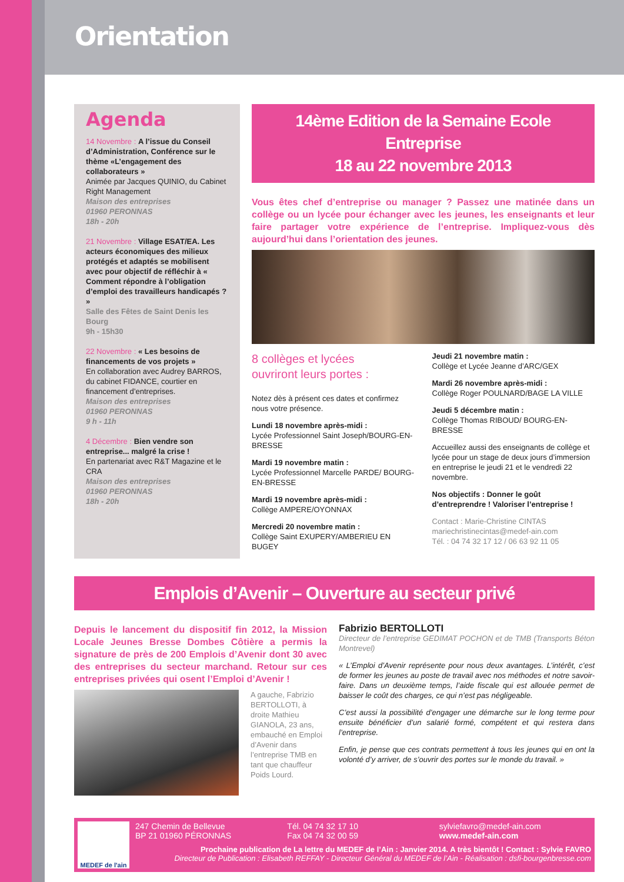Orientation
Agenda
14 Novembre : A l’issue du Conseil d’Administration, Conférence sur le thème «L’engagement des collaborateurs »
Animée par Jacques QUINIO, du Cabinet Right Management
Maison des entreprises
01960 PERONNAS
18h - 20h
21 Novembre : Village ESAT/EA. Les acteurs économiques des milieux protégés et adaptés se mobilisent avec pour objectif de réfléchir à « Comment répondre à l’obligation d’emploi des travailleurs handicapés ? »
Salle des Fêtes de Saint Denis les Bourg
9h - 15h30
22 Novembre : « Les besoins de financements de vos projets »
En collaboration avec Audrey BARROS, du cabinet FIDANCE, courtier en financement d’entreprises.
Maison des entreprises
01960 PERONNAS
9 h - 11h
4 Décembre : Bien vendre son entreprise... malgré la crise !
En partenariat avec R&T Magazine et le CRA
Maison des entreprises
01960 PERONNAS
18h - 20h
14ème Edition de la Semaine Ecole Entreprise
18 au 22 novembre 2013
Vous êtes chef d’entreprise ou manager ? Passez une matinée dans un collège ou un lycée pour échanger avec les jeunes, les enseignants et leur faire partager votre expérience de l’entreprise. Impliquez-vous dès aujourd’hui dans l’orientation des jeunes.
8 collèges et lycées
ouvriront leurs portes :
Notez dès à présent ces dates et confirmez nous votre présence.
Lundi 18 novembre après-midi :
Lycée Professionnel Saint Joseph/BOURG-EN-BRESSE
Mardi 19 novembre matin :
Lycée Professionnel Marcelle PARDE/ BOURG-EN-BRESSE
Mardi 19 novembre après-midi :
Collège AMPERE/OYONNAX
Mercredi 20 novembre matin :
Collège Saint EXUPERY/AMBERIEU EN BUGEY
Jeudi 21 novembre matin :
Collège et Lycée Jeanne d’ARC/GEX
Mardi 26 novembre après-midi :
Collège Roger POULNARD/BAGE LA VILLE
Jeudi 5 décembre matin :
Collège Thomas RIBOUD/ BOURG-EN-BRESSE
Accueillez aussi des enseignants de collège et lycée pour un stage de deux jours d’immersion en entreprise le jeudi 21 et le vendredi 22 novembre.
Nos objectifs : Donner le goût d’entreprendre ! Valoriser l’entreprise !
Contact : Marie-Christine CINTAS
mariechristinecintas@medef-ain.com
Tél. : 04 74 32 17 12 / 06 63 92 11 05
Emplois d’Avenir – Ouverture au secteur privé
Depuis le lancement du dispositif fin 2012, la Mission Locale Jeunes Bresse Dombes Côtière a permis la signature de près de 200 Emplois d’Avenir dont 30 avec des entreprises du secteur marchand. Retour sur ces entreprises privées qui osent l’Emploi d’Avenir !
A gauche, Fabrizio BERTOLLOTI, à droite Mathieu GIANOLA, 23 ans, embauché en Emploi d’Avenir dans l’entreprise TMB en tant que chauffeur Poids Lourd.
Fabrizio BERTOLLOTI
Directeur de l’entreprise GEDIMAT POCHON et de TMB (Transports Béton Montrevel)
« L’Emploi d’Avenir représente pour nous deux avantages. L’intérêt, c’est de former les jeunes au poste de travail avec nos méthodes et notre savoir-faire. Dans un deuxième temps, l’aide fiscale qui est allouée permet de baisser le coût des charges, ce qui n’est pas négligeable.
C’est aussi la possibilité d’engager une démarche sur le long terme pour ensuite bénéficier d’un salarié formé, compétent et qui restera dans l’entreprise.
Enfin, je pense que ces contrats permettent à tous les jeunes qui en ont la volonté d’y arriver, de s’ouvrir des portes sur le monde du travail. »
MEDEF de l'ain
247 Chemin de Bellevue
BP 21 01960 PÉRONNAS
Tél. 04 74 32 17 10
Fax 04 74 32 00 59
sylviefavro@medef-ain.com
www.medef-ain.com
Prochaine publication de La lettre du MEDEF de l’Ain : Janvier 2014. A très bientôt ! Contact : Sylvie FAVRO
Directeur de Publication : Elisabeth REFFAY - Directeur Général du MEDEF de l’Ain - Réalisation : dsfi-bourgenbresse.com